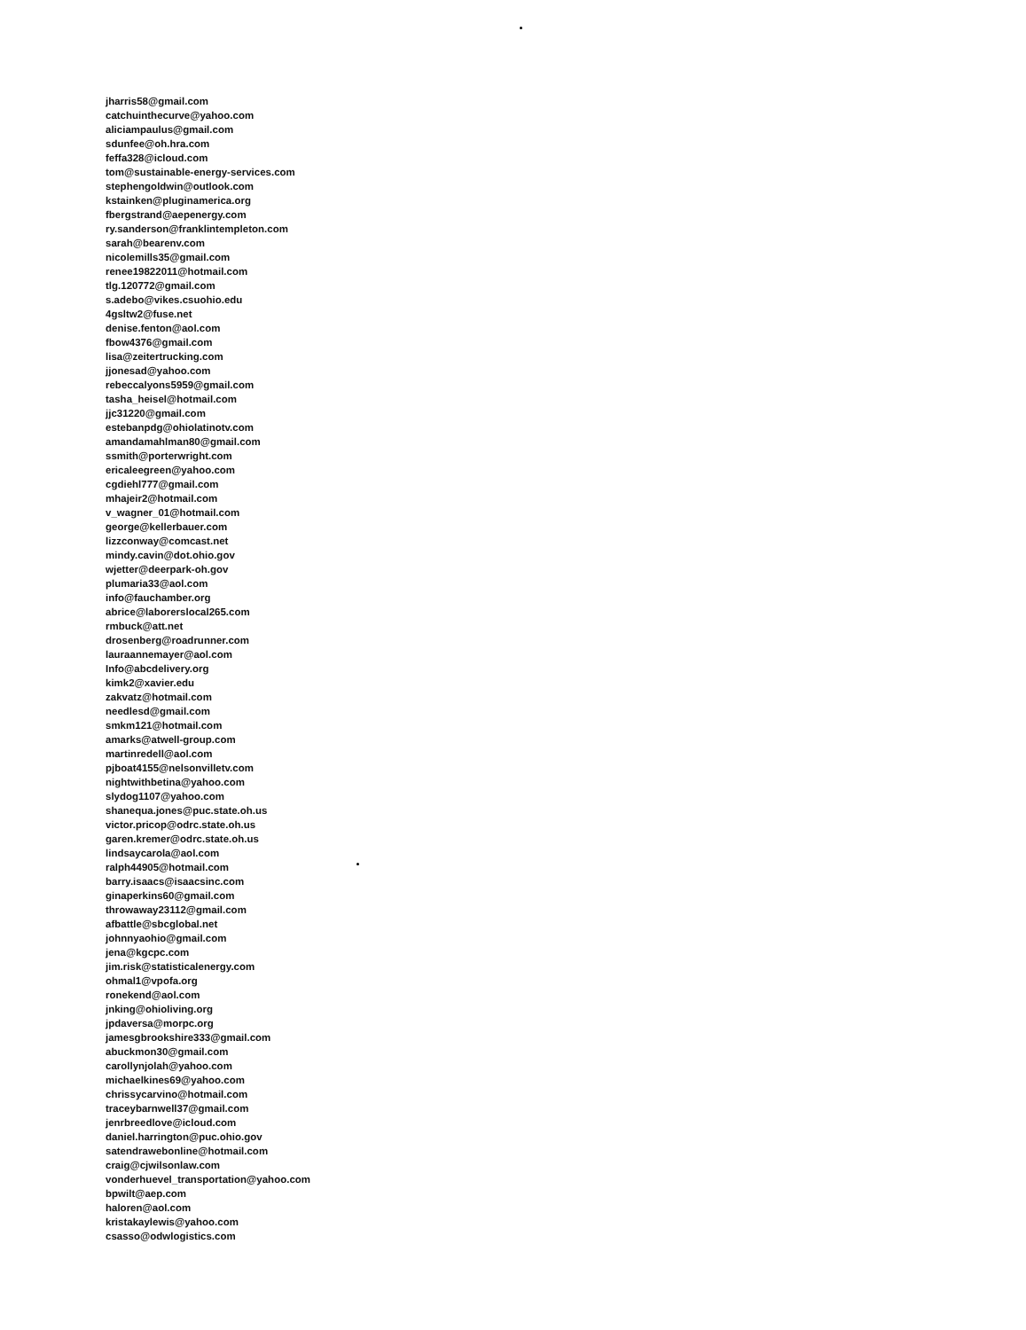jharris58@gmail.com
catchuinthecurve@yahoo.com
aliciampaulus@gmail.com
sdunfee@oh.hra.com
feffa328@icloud.com
tom@sustainable-energy-services.com
stephengoldwin@outlook.com
kstainken@pluginamerica.org
fbergstrand@aepenergy.com
ry.sanderson@franklintempleton.com
sarah@bearenv.com
nicolemills35@gmail.com
renee19822011@hotmail.com
tlg.120772@gmail.com
s.adebo@vikes.csuohio.edu
4gsltw2@fuse.net
denise.fenton@aol.com
fbow4376@gmail.com
lisa@zeitertrucking.com
jjonesad@yahoo.com
rebeccalyons5959@gmail.com
tasha_heisel@hotmail.com
jjc31220@gmail.com
estebanpdg@ohiolatinotv.com
amandamahlman80@gmail.com
ssmith@porterwright.com
ericaleegreen@yahoo.com
cgdiehl777@gmail.com
mhajeir2@hotmail.com
v_wagner_01@hotmail.com
george@kellerbauer.com
lizzconway@comcast.net
mindy.cavin@dot.ohio.gov
wjetter@deerpark-oh.gov
plumaria33@aol.com
info@fauchamber.org
abrice@laborerslocal265.com
rmbuck@att.net
drosenberg@roadrunner.com
lauraannemayer@aol.com
Info@abcdelivery.org
kimk2@xavier.edu
zakvatz@hotmail.com
needlesd@gmail.com
smkm121@hotmail.com
amarks@atwell-group.com
martinredell@aol.com
pjboat4155@nelsonvilletv.com
nightwithbetina@yahoo.com
slydog1107@yahoo.com
shanequa.jones@puc.state.oh.us
victor.pricop@odrc.state.oh.us
garen.kremer@odrc.state.oh.us
lindsaycarola@aol.com
ralph44905@hotmail.com
barry.isaacs@isaacsinc.com
ginaperkins60@gmail.com
throwaway23112@gmail.com
afbattle@sbcglobal.net
johnnyaohio@gmail.com
jena@kgcpc.com
jim.risk@statisticalenergy.com
ohmal1@vpofa.org
ronekend@aol.com
jnking@ohioliving.org
jpdaversa@morpc.org
jamesgbrookshire333@gmail.com
abuckmon30@gmail.com
carollynjolah@yahoo.com
michaelkines69@yahoo.com
chrissycarvino@hotmail.com
traceybarnwell37@gmail.com
jenrbreedlove@icloud.com
daniel.harrington@puc.ohio.gov
satendrawebonline@hotmail.com
craig@cjwilsonlaw.com
vonderhuevel_transportation@yahoo.com
bpwilt@aep.com
haloren@aol.com
kristakaylewis@yahoo.com
csasso@odwlogistics.com